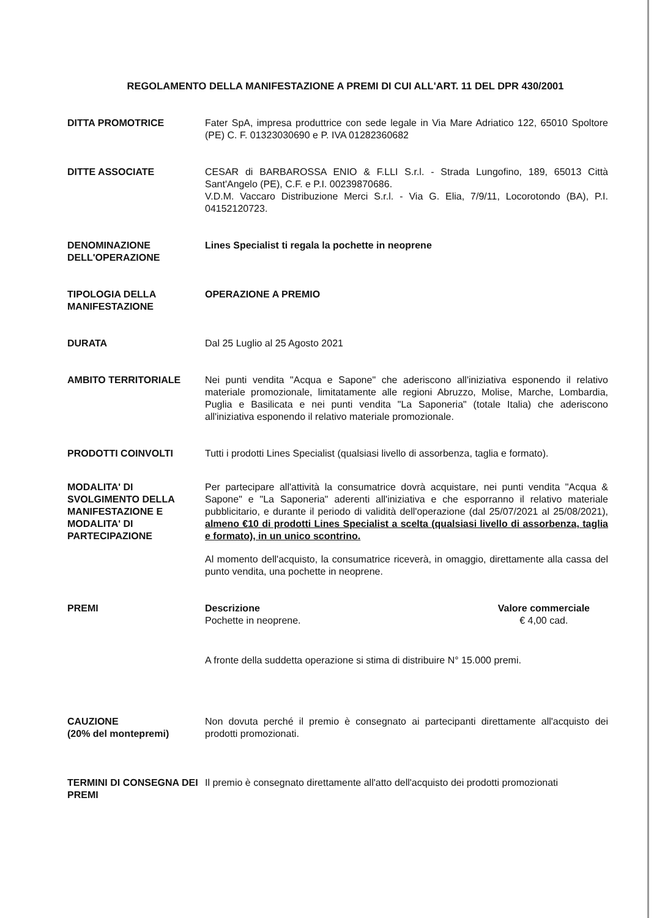REGOLAMENTO DELLA MANIFESTAZIONE A PREMI DI CUI ALL'ART. 11 DEL DPR 430/2001
DITTA PROMOTRICE Fater SpA, impresa produttrice con sede legale in Via Mare Adriatico 122, 65010 Spoltore (PE) C. F. 01323030690 e P. IVA 01282360682
DITTE ASSOCIATE CESAR di BARBAROSSA ENIO & F.LLI S.r.l. - Strada Lungofino, 189, 65013 Città Sant'Angelo (PE), C.F. e P.I. 00239870686.
V.D.M. Vaccaro Distribuzione Merci S.r.l. - Via G. Elia, 7/9/11, Locorotondo (BA), P.I. 04152120723.
DENOMINAZIONE DELL'OPERAZIONE
Lines Specialist ti regala la pochette in neoprene
TIPOLOGIA DELLA MANIFESTAZIONE
OPERAZIONE A PREMIO
DURATA Dal 25 Luglio al 25 Agosto 2021
AMBITO TERRITORIALE Nei punti vendita "Acqua e Sapone" che aderiscono all'iniziativa esponendo il relativo materiale promozionale, limitatamente alle regioni Abruzzo, Molise, Marche, Lombardia, Puglia e Basilicata e nei punti vendita "La Saponeria" (totale Italia) che aderiscono all'iniziativa esponendo il relativo materiale promozionale.
PRODOTTI COINVOLTI Tutti i prodotti Lines Specialist (qualsiasi livello di assorbenza, taglia e formato).
MODALITA' DI SVOLGIMENTO DELLA MANIFESTAZIONE E MODALITA' DI PARTECIPAZIONE
Per partecipare all'attività la consumatrice dovrà acquistare, nei punti vendita "Acqua & Sapone" e "La Saponeria" aderenti all'iniziativa e che esporranno il relativo materiale pubblicitario, e durante il periodo di validità dell'operazione (dal 25/07/2021 al 25/08/2021), almeno €10 di prodotti Lines Specialist a scelta (qualsiasi livello di assorbenza, taglia e formato), in un unico scontrino.
Al momento dell'acquisto, la consumatrice riceverà, in omaggio, direttamente alla cassa del punto vendita, una pochette in neoprene.
PREMI Descrizione
Pochette in neoprene.
Valore commerciale
€ 4,00 cad.
A fronte della suddetta operazione si stima di distribuire N° 15.000 premi.
CAUZIONE
(20% del montepremi)
Non dovuta perché il premio è consegnato ai partecipanti direttamente all'acquisto dei prodotti promozionati.
TERMINI DI CONSEGNA DEI PREMI
Il premio è consegnato direttamente all'atto dell'acquisto dei prodotti promozionati